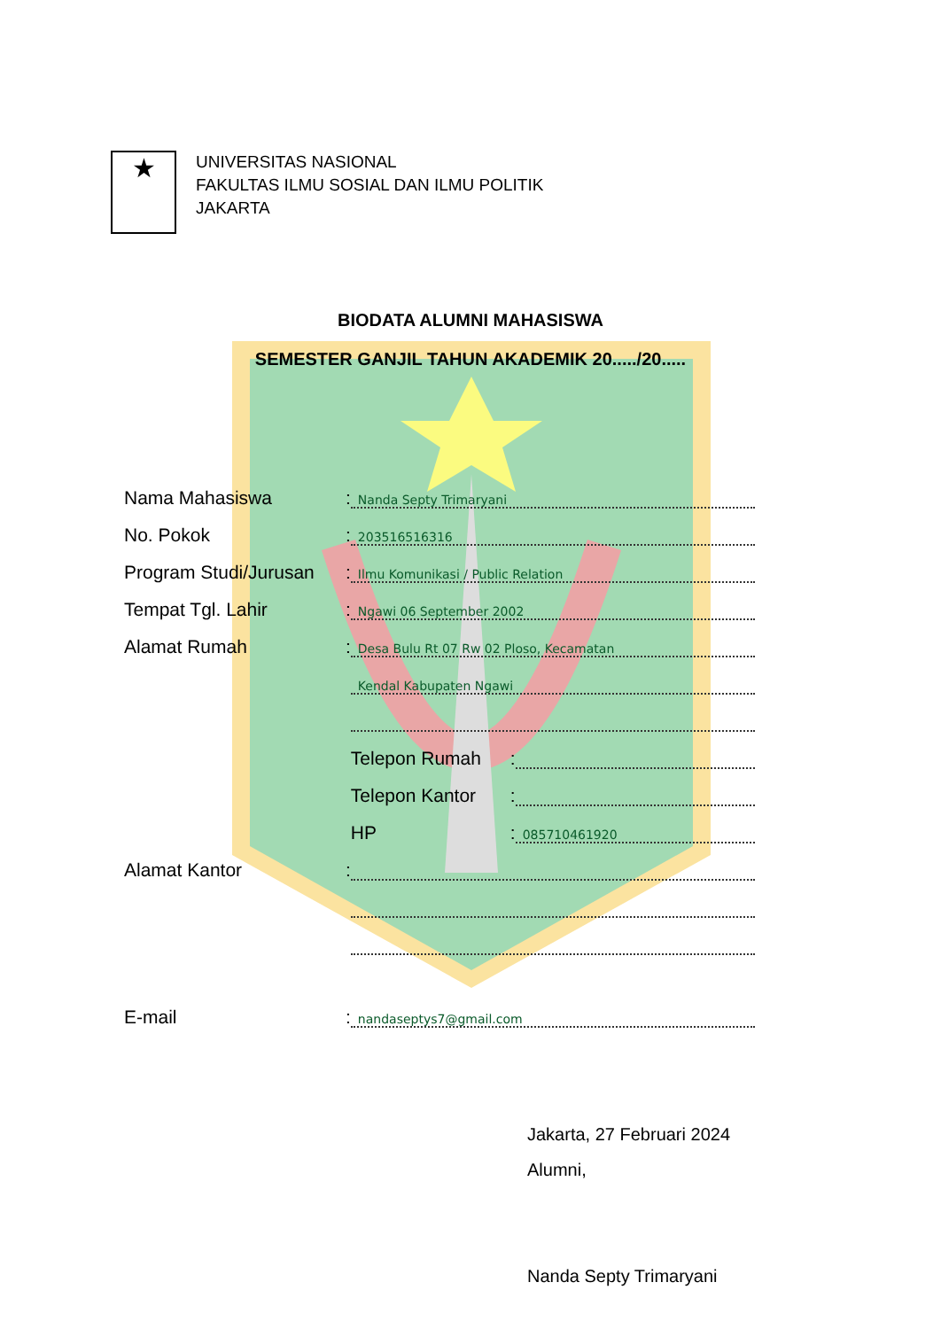★
UNIVERSITAS NASIONAL
FAKULTAS ILMU SOSIAL DAN ILMU POLITIK
JAKARTA
BIODATA ALUMNI MAHASISWA
SEMESTER GANJIL TAHUN AKADEMIK 20...../20.....
Nama Mahasiswa: Nanda Septy Trimaryani
No. Pokok: 203516516316
Program Studi/Jurusan: Ilmu Komunikasi / Public Relation
Tempat Tgl. Lahir: Ngawi 06 September 2002
Alamat Rumah: Desa Bulu Rt 07 Rw 02 Ploso, Kecamatan
Kendal Kabupaten Ngawi
Telepon Rumah:
Telepon Kantor:
HP: 085710461920
Alamat Kantor:
E-mail: nandaseptys7@gmail.com
Jakarta, 27 Februari 2024
Alumni,
Nanda Septy Trimaryani